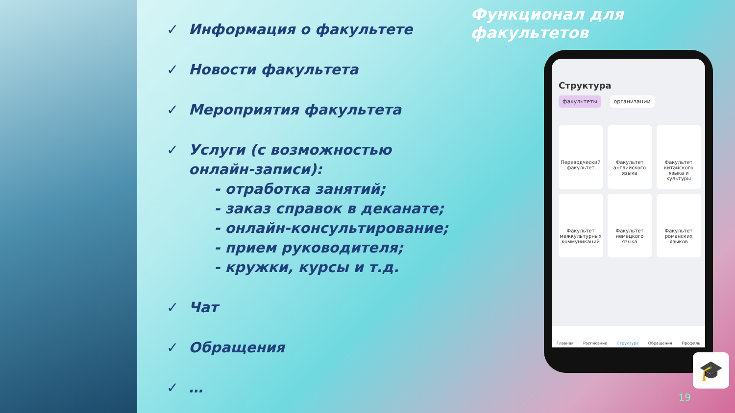✓ Информация о факультете
✓ Новости факультета
✓ Мероприятия факультета
✓ Услуги (с возможностью
онлайн-записи):
- отработка занятий;
- заказ справок в деканате;
- онлайн-консультирование;
- прием руководителя;
- кружки, курсы и т.д.
✓ Чат
✓ Обращения
✓ …
Функционал для факультетов
Структура
факультеты организации
Переводческий факультет
Факультет английского языка
Факультет китайского языка и культуры
Факультет межкультурных коммуникаций
Факультет немецкого языка
Факультет романских языков
Главная Расписание Структура Обращения Профиль
🎓
19